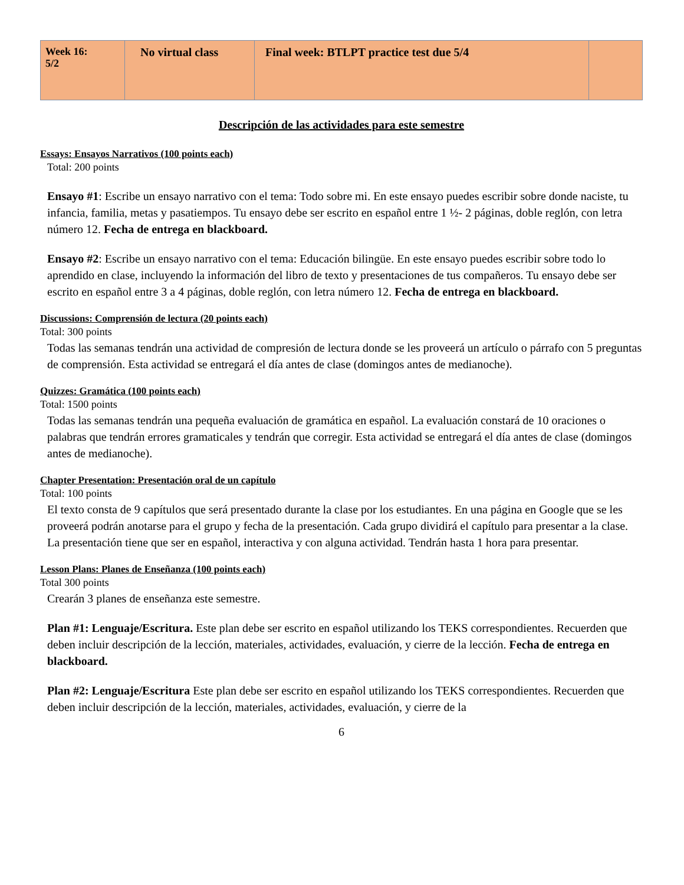| Week 16: 5/2 | No virtual class | Final week: BTLPT practice test due 5/4 | |
Descripción de las actividades para este semestre
Essays: Ensayos Narrativos (100 points each)
Total: 200 points
Ensayo #1: Escribe un ensayo narrativo con el tema: Todo sobre mi. En este ensayo puedes escribir sobre donde naciste, tu infancia, familia, metas y pasatiempos. Tu ensayo debe ser escrito en español entre 1 ½- 2 páginas, doble reglón, con letra número 12. Fecha de entrega en blackboard.
Ensayo #2: Escribe un ensayo narrativo con el tema: Educación bilingüe. En este ensayo puedes escribir sobre todo lo aprendido en clase, incluyendo la información del libro de texto y presentaciones de tus compañeros. Tu ensayo debe ser escrito en español entre 3 a 4 páginas, doble reglón, con letra número 12. Fecha de entrega en blackboard.
Discussions: Comprensión de lectura (20 points each)
Total: 300 points
Todas las semanas tendrán una actividad de compresión de lectura donde se les proveerá un artículo o párrafo con 5 preguntas de comprensión. Esta actividad se entregará el día antes de clase (domingos antes de medianoche).
Quizzes: Gramática (100 points each)
Total: 1500 points
Todas las semanas tendrán una pequeña evaluación de gramática en español. La evaluación constará de 10 oraciones o palabras que tendrán errores gramaticales y tendrán que corregir. Esta actividad se entregará el día antes de clase (domingos antes de medianoche).
Chapter Presentation: Presentación oral de un capítulo
Total: 100 points
El texto consta de 9 capítulos que será presentado durante la clase por los estudiantes. En una página en Google que se les proveerá podrán anotarse para el grupo y fecha de la presentación. Cada grupo dividirá el capítulo para presentar a la clase. La presentación tiene que ser en español, interactiva y con alguna actividad. Tendrán hasta 1 hora para presentar.
Lesson Plans: Planes de Enseñanza (100 points each)
Total 300 points
Crearán 3 planes de enseñanza este semestre.
Plan #1: Lenguaje/Escritura. Este plan debe ser escrito en español utilizando los TEKS correspondientes. Recuerden que deben incluir descripción de la lección, materiales, actividades, evaluación, y cierre de la lección. Fecha de entrega en blackboard.
Plan #2: Lenguaje/Escritura Este plan debe ser escrito en español utilizando los TEKS correspondientes. Recuerden que deben incluir descripción de la lección, materiales, actividades, evaluación, y cierre de la
6